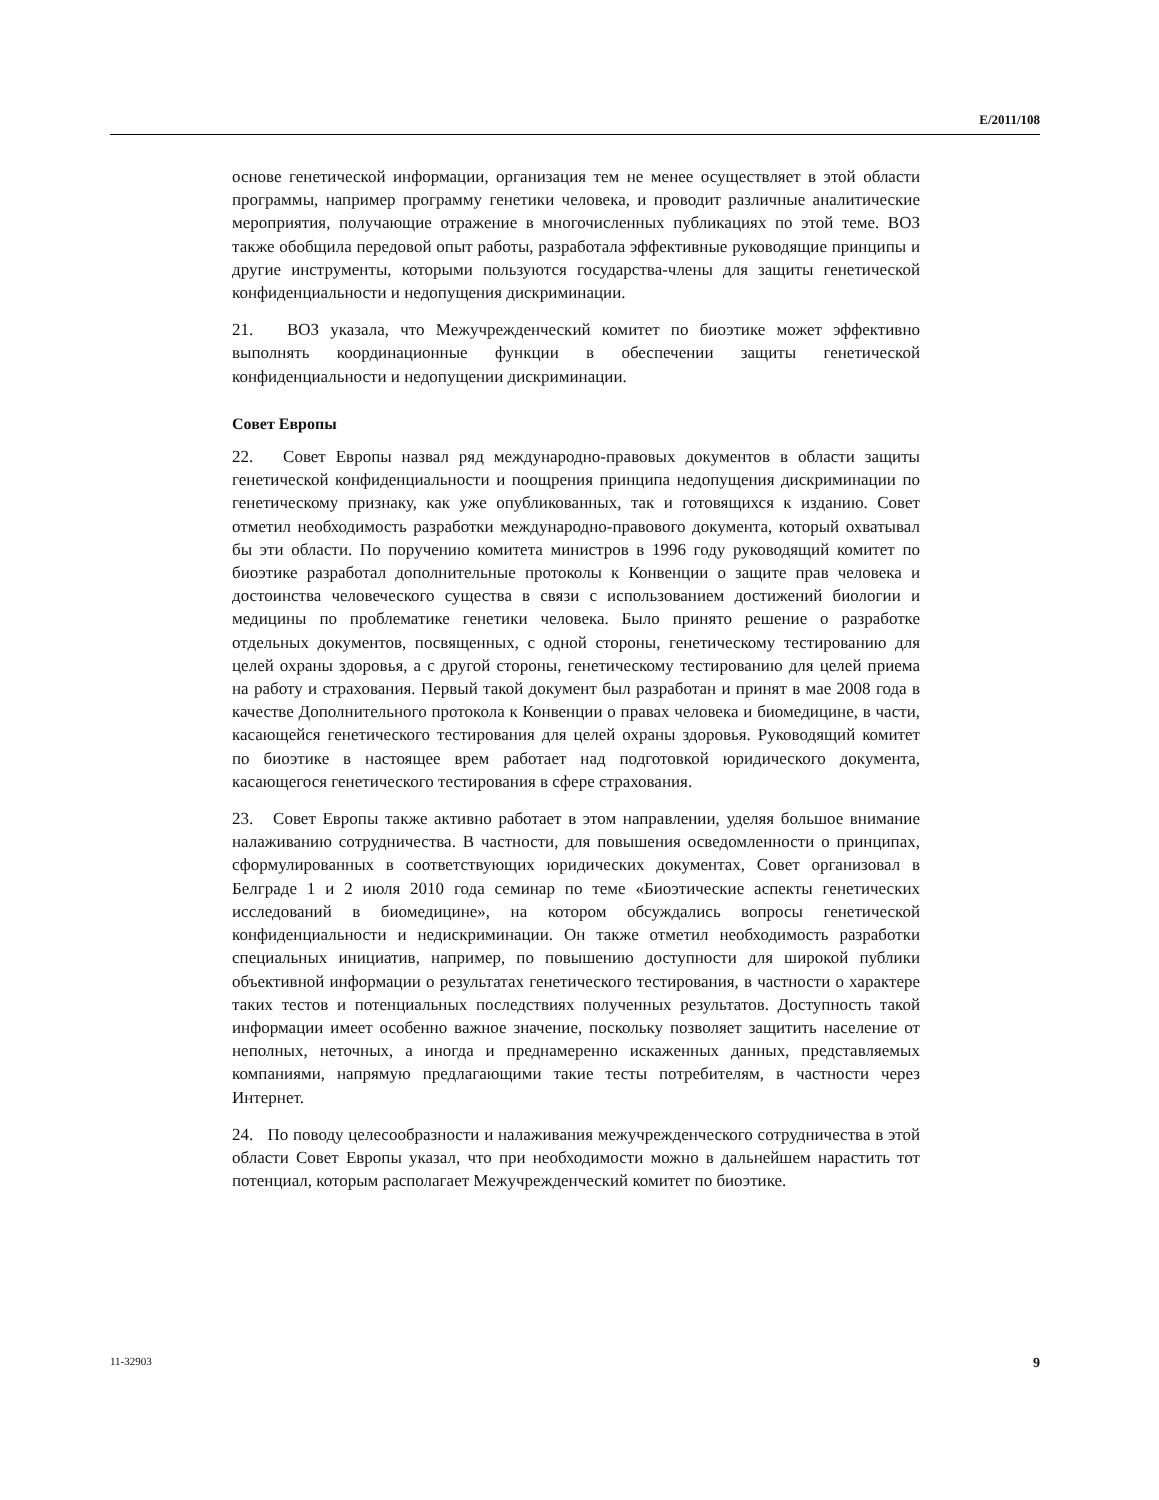E/2011/108
основе генетической информации, организация тем не менее осуществляет в этой области программы, например программу генетики человека, и проводит различные аналитические мероприятия, получающие отражение в многочисленных публикациях по этой теме. ВОЗ также обобщила передовой опыт работы, разработала эффективные руководящие принципы и другие инструменты, которыми пользуются государства-члены для защиты генетической конфиденциальности и недопущения дискриминации.
21. ВОЗ указала, что Межучрежденческий комитет по биоэтике может эффективно выполнять координационные функции в обеспечении защиты генетической конфиденциальности и недопущении дискриминации.
Совет Европы
22. Совет Европы назвал ряд международно-правовых документов в области защиты генетической конфиденциальности и поощрения принципа недопущения дискриминации по генетическому признаку, как уже опубликованных, так и готовящихся к изданию. Совет отметил необходимость разработки международно-правового документа, который охватывал бы эти области. По поручению комитета министров в 1996 году руководящий комитет по биоэтике разработал дополнительные протоколы к Конвенции о защите прав человека и достоинства человеческого существа в связи с использованием достижений биологии и медицины по проблематике генетики человека. Было принято решение о разработке отдельных документов, посвященных, с одной стороны, генетическому тестированию для целей охраны здоровья, а с другой стороны, генетическому тестированию для целей приема на работу и страхования. Первый такой документ был разработан и принят в мае 2008 года в качестве Дополнительного протокола к Конвенции о правах человека и биомедицине, в части, касающейся генетического тестирования для целей охраны здоровья. Руководящий комитет по биоэтике в настоящее врем работает над подготовкой юридического документа, касающегося генетического тестирования в сфере страхования.
23. Совет Европы также активно работает в этом направлении, уделяя большое внимание налаживанию сотрудничества. В частности, для повышения осведомленности о принципах, сформулированных в соответствующих юридических документах, Совет организовал в Белграде 1 и 2 июля 2010 года семинар по теме «Биоэтические аспекты генетических исследований в биомедицине», на котором обсуждались вопросы генетической конфиденциальности и недискриминации. Он также отметил необходимость разработки специальных инициатив, например, по повышению доступности для широкой публики объективной информации о результатах генетического тестирования, в частности о характере таких тестов и потенциальных последствиях полученных результатов. Доступность такой информации имеет особенно важное значение, поскольку позволяет защитить население от неполных, неточных, а иногда и преднамеренно искаженных данных, представляемых компаниями, напрямую предлагающими такие тесты потребителям, в частности через Интернет.
24. По поводу целесообразности и налаживания межучрежденческого сотрудничества в этой области Совет Европы указал, что при необходимости можно в дальнейшем нарастить тот потенциал, которым располагает Межучрежденческий комитет по биоэтике.
11-32903 9